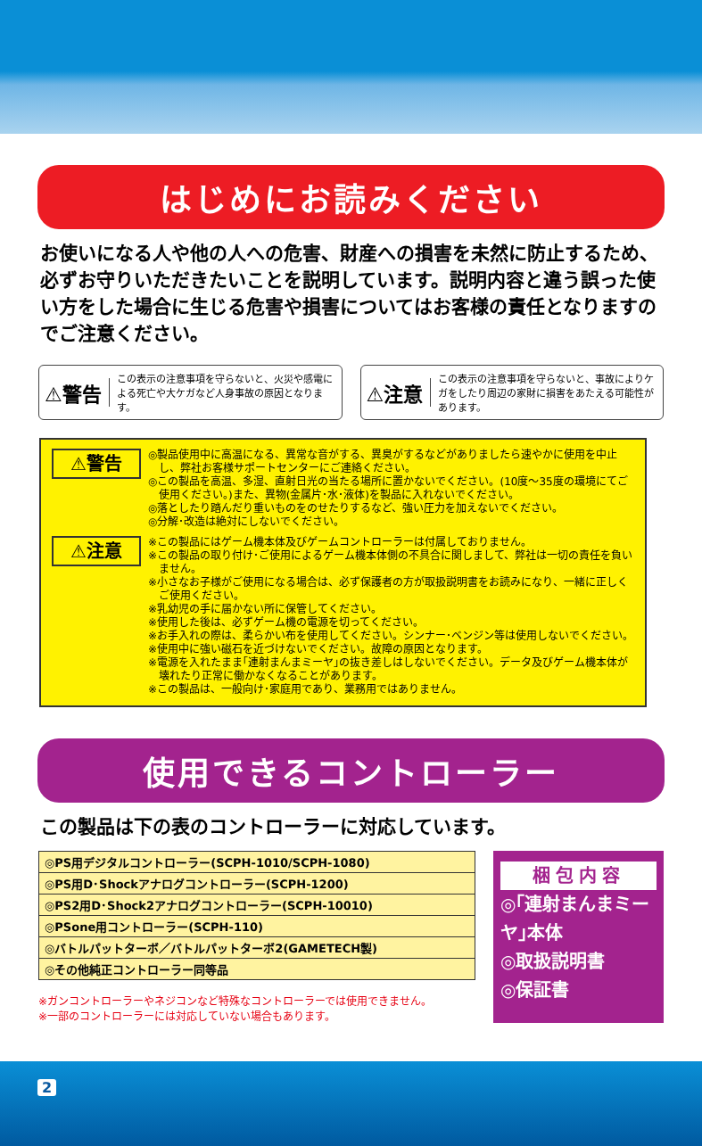はじめにお読みください
お使いになる人や他の人への危害、財産への損害を未然に防止するため、必ずお守りいただきたいことを説明しています。説明内容と違う誤った使い方をした場合に生じる危害や損害についてはお客様の責任となりますのでご注意ください。
⚠警告 この表示の注意事項を守らないと、火災や感電による死亡や大ケガなど人身事故の原因となります。
⚠注意 この表示の注意事項を守らないと、事故によりケガをしたり周辺の家財に損害をあたえる可能性があります。
⚠警告
◎製品使用中に高温になる、異常な音がする、異臭がするなどがありましたら速やかに使用を中止し、弊社お客様サポートセンターにご連絡ください。
◎この製品を高温、多湿、直射日光の当たる場所に置かないでください。(10度～35度の環境にてご使用ください。)また、異物(金属片･水･液体)を製品に入れないでください。
◎落としたり踏んだり重いものをのせたりするなど、強い圧力を加えないでください。
◎分解･改造は絶対にしないでください。
⚠注意
※この製品にはゲーム機本体及びゲームコントローラーは付属しておりません。
※この製品の取り付け･ご使用によるゲーム機本体側の不具合に関しまして、弊社は一切の責任を負いません。
※小さなお子様がご使用になる場合は、必ず保護者の方が取扱説明書をお読みになり、一緒に正しくご使用ください。
※乳幼児の手に届かない所に保管してください。
※使用した後は、必ずゲーム機の電源を切ってください。
※お手入れの際は、柔らかい布を使用してください。シンナー･ベンジン等は使用しないでください。
※使用中に強い磁石を近づけないでください。故障の原因となります。
※電源を入れたまま｢連射まんまミーヤ｣の抜き差しはしないでください。データ及びゲーム機本体が壊れたり正常に働かなくなることがあります。
※この製品は、一般向け･家庭用であり、業務用ではありません。
使用できるコントローラー
この製品は下の表のコントローラーに対応しています。
| ◎PS用デジタルコントローラー(SCPH-1010/SCPH-1080) |
| ◎PS用D･Shockアナログコントローラー(SCPH-1200) |
| ◎PS2用D･Shock2アナログコントローラー(SCPH-10010) |
| ◎PSone用コントローラー(SCPH-110) |
| ◎バトルパットターボ／バトルパットターボ2(GAMETECH製) |
| ◎その他純正コントローラー同等品 |
※ガンコントローラーやネジコンなど特殊なコントローラーでは使用できません。
※一部のコントローラーには対応していない場合もあります。
梱包内容
◎｢連射まんまミーヤ｣本体
◎取扱説明書
◎保証書
2